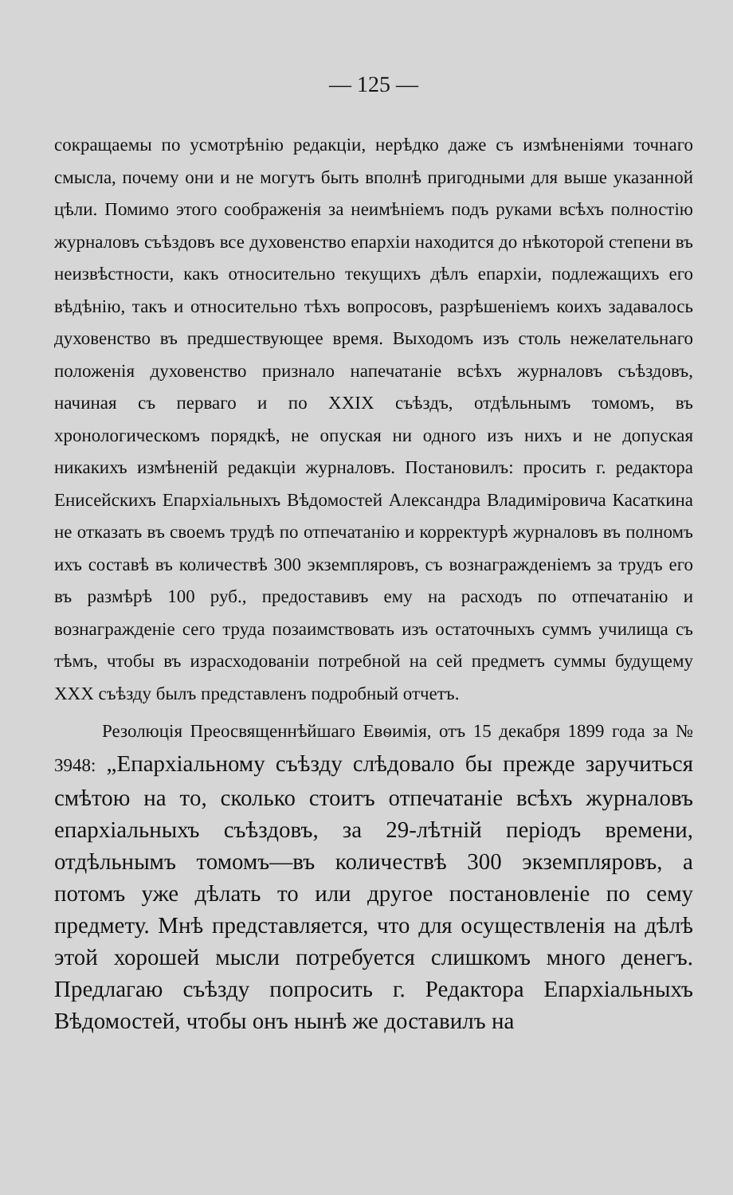— 125 —
сокращаемы по усмотрѣнію редакціи, нерѣдко даже съ измѣненіями точнаго смысла, почему они и не могутъ быть вполнѣ пригодными для выше указанной цѣли. Помимо этого соображенія за неимѣніемъ подъ руками всѣхъ полностію журналовъ съѣздовъ все духовенство епархіи находится до нѣкоторой степени въ неизвѣстности, какъ относительно текущихъ дѣлъ епархіи, подлежащихъ его вѣдѣнію, такъ и относительно тѣхъ вопросовъ, разрѣшеніемъ коихъ задавалось духовенство въ предшествующее время. Выходомъ изъ столь нежелательнаго положенія духовенство признало напечатаніе всѣхъ журналовъ съѣздовъ, начиная съ перваго и по XXIX съѣздъ, отдѣльнымъ томомъ, въ хронологическомъ порядкѣ, не опуская ни одного изъ нихъ и не допуская никакихъ измѣненій редакціи журналовъ. Постановилъ: просить г. редактора Енисейскихъ Епархіальныхъ Вѣдомостей Александра Владиміровича Касаткина не отказать въ своемъ трудѣ по отпечатанію и корректурѣ журналовъ въ полномъ ихъ составѣ въ количествѣ 300 экземпляровъ, съ вознагражденіемъ за трудъ его въ размѣрѣ 100 руб., предоставивъ ему на расходъ по отпечатанію и вознагражденіе сего труда позаимствовать изъ остаточныхъ суммъ училища съ тѣмъ, чтобы въ израсходованіи потребной на сей предметъ суммы будущему XXX съѣзду былъ представленъ подробный отчетъ.
Резолюція Преосвященнѣйшаго Евѳимія, отъ 15 декабря 1899 года за № 3948: „Епархіальному съѣзду слѣдовало бы прежде заручиться смѣтою на то, сколько стоитъ отпечатаніе всѣхъ журналовъ епархіальныхъ съѣздовъ, за 29-лѣтній періодъ времени, отдѣльнымъ томомъ—въ количествѣ 300 экземпляровъ, а потомъ уже дѣлать то или другое постановленіе по сему предмету. Мнѣ представляется, что для осуществленія на дѣлѣ этой хорошей мысли потребуется слишкомъ много денегъ. Предлагаю съѣзду попросить г. Редактора Епархіальныхъ Вѣдомостей, чтобы онъ нынѣ же доставилъ на